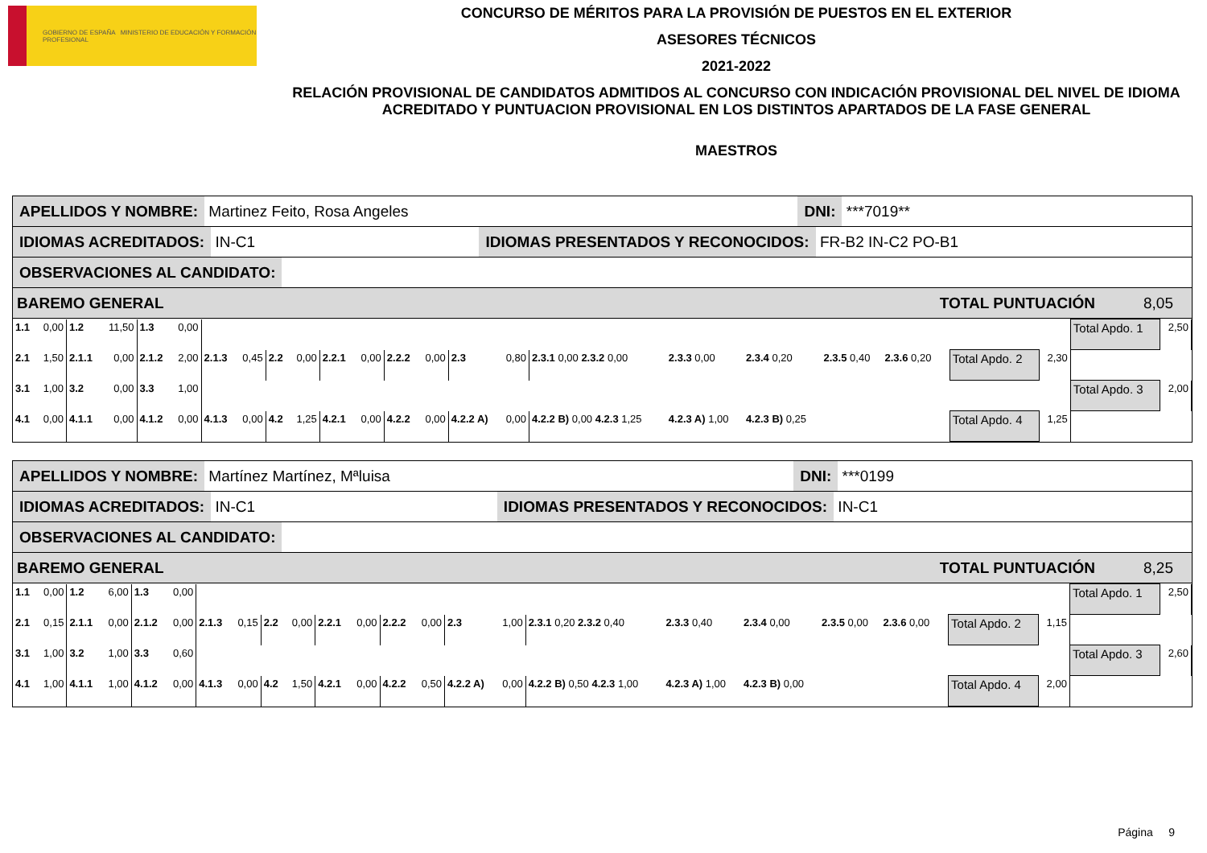GOBIERNO DE ESPAÑA MINISTERIO DE EDUCACIÓN Y FORMACIÓN PROFESIONAL
CONCURSO DE MÉRITOS PARA LA PROVISIÓN DE PUESTOS EN EL EXTERIOR
ASESORES TÉCNICOS
2021-2022
RELACIÓN PROVISIONAL DE CANDIDATOS ADMITIDOS AL CONCURSO CON INDICACIÓN PROVISIONAL DEL NIVEL DE IDIOMA ACREDITADO Y PUNTUACION PROVISIONAL EN LOS DISTINTOS APARTADOS DE LA FASE GENERAL
MAESTROS
APELLIDOS Y NOMBRE: Martinez Feito, Rosa Angeles DNI: ***7019**
IDIOMAS ACREDITADOS: IN-C1 IDIOMAS PRESENTADOS Y RECONOCIDOS: FR-B2 IN-C2 PO-B1
OBSERVACIONES AL CANDIDATO:
BAREMO GENERAL TOTAL PUNTUACIÓN 8,05
| 1.1 | 0,00 | 1.2 | 11,50 | 1.3 | 0,00 | | | | | | | | | | | | | | | | | | | Total Apdo. 1 | 2,50 |
| 2.1 | 1,50 | 2.1.1 | 0,00 | 2.1.2 | 2,00 | 2.1.3 | 0,45 | 2.2 | 0,00 | 2.2.1 | 0,00 | 2.2.2 | 0,00 | 2.3 | 0,80 | 2.3.1 0,00 2.3.2 0,00 | 2.3.3 0,00 | 2.3.4 0,20 | 2.3.5 0,40 | 2.3.6 0,20 | | Total Apdo. 2 | 2,30 | | |
| 3.1 | 1,00 | 3.2 | 0,00 | 3.3 | 1,00 | | | | | | | | | | | | | | | | | | | Total Apdo. 3 | 2,00 |
| 4.1 | 0,00 | 4.1.1 | 0,00 | 4.1.2 | 0,00 | 4.1.3 | 0,00 | 4.2 | 1,25 | 4.2.1 | 0,00 | 4.2.2 | 0,00 | 4.2.2 A) | 0,00 | 4.2.2 B) 0,00 4.2.3 1,25 | 4.2.3 A) 1,00 | 4.2.3 B) 0,25 | | | | Total Apdo. 4 | 1,25 | | |
APELLIDOS Y NOMBRE: Martínez Martínez, Mªluisa DNI: ***0199
IDIOMAS ACREDITADOS: IN-C1 IDIOMAS PRESENTADOS Y RECONOCIDOS: IN-C1
OBSERVACIONES AL CANDIDATO:
BAREMO GENERAL TOTAL PUNTUACIÓN 8,25
| 1.1 | 0,00 | 1.2 | 6,00 | 1.3 | 0,00 | | | | | | | | | | | | | | | | | | | Total Apdo. 1 | 2,50 |
| 2.1 | 0,15 | 2.1.1 | 0,00 | 2.1.2 | 0,00 | 2.1.3 | 0,15 | 2.2 | 0,00 | 2.2.1 | 0,00 | 2.2.2 | 0,00 | 2.3 | 1,00 | 2.3.1 0,20 2.3.2 0,40 | 2.3.3 0,40 | 2.3.4 0,00 | 2.3.5 0,00 | 2.3.6 0,00 | | Total Apdo. 2 | 1,15 | | |
| 3.1 | 1,00 | 3.2 | 1,00 | 3.3 | 0,60 | | | | | | | | | | | | | | | | | | | Total Apdo. 3 | 2,60 |
| 4.1 | 1,00 | 4.1.1 | 1,00 | 4.1.2 | 0,00 | 4.1.3 | 0,00 | 4.2 | 1,50 | 4.2.1 | 0,00 | 4.2.2 | 0,50 | 4.2.2 A) | 0,00 | 4.2.2 B) 0,50 4.2.3 1,00 | 4.2.3 A) 1,00 | 4.2.3 B) 0,00 | | | | Total Apdo. 4 | 2,00 | | |
Página 9